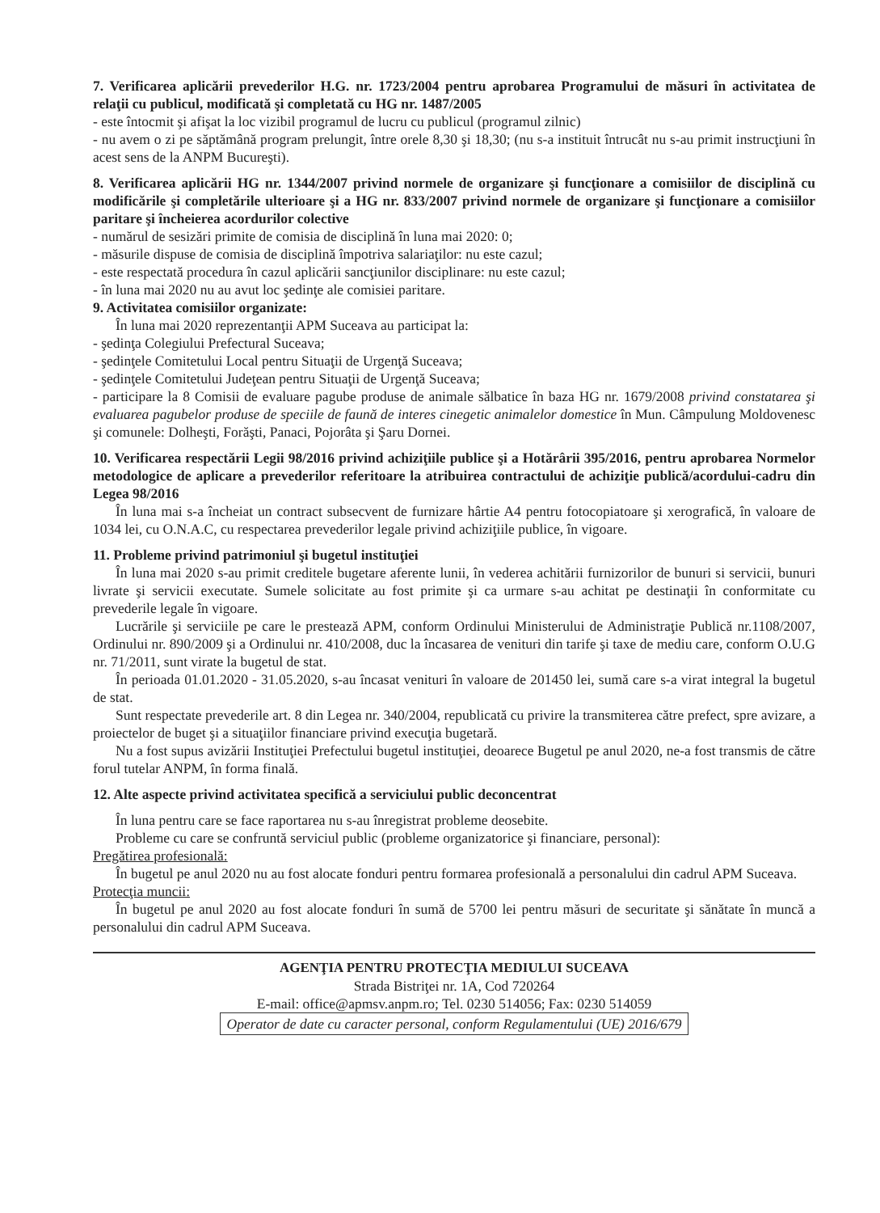7. Verificarea aplicării prevederilor H.G. nr. 1723/2004 pentru aprobarea Programului de măsuri în activitatea de relaţii cu publicul, modificată şi completată cu HG nr. 1487/2005
- este întocmit şi afişat la loc vizibil programul de lucru cu publicul (programul zilnic)
- nu avem o zi pe săptămână program prelungit, între orele 8,30 şi 18,30; (nu s-a instituit întrucât nu s-au primit instrucţiuni în acest sens de la ANPM Bucureşti).
8. Verificarea aplicării HG nr. 1344/2007 privind normele de organizare şi funcţionare a comisiilor de disciplină cu modificările şi completările ulterioare şi a HG nr. 833/2007 privind normele de organizare şi funcţionare a comisiilor paritare şi încheierea acordurilor colective
- numărul de sesizări primite de comisia de disciplină în luna mai 2020: 0;
- măsurile dispuse de comisia de disciplină împotriva salariaţilor: nu este cazul;
- este respectată procedura în cazul aplicării sancţiunilor disciplinare: nu este cazul;
- în luna mai 2020 nu au avut loc şedinţe ale comisiei paritare.
9. Activitatea comisiilor organizate:
În luna mai 2020 reprezentanţii APM Suceava au participat la:
- şedinţa Colegiului Prefectural Suceava;
- şedinţele Comitetului Local pentru Situaţii de Urgenţă Suceava;
- şedinţele Comitetului Judeţean pentru Situaţii de Urgenţă Suceava;
- participare la 8 Comisii de evaluare pagube produse de animale sălbatice în baza HG nr. 1679/2008 privind constatarea şi evaluarea pagubelor produse de speciile de faună de interes cinegetic animalelor domestice în Mun. Câmpulung Moldovenesc şi comunele: Dolheşti, Forăşti, Panaci, Pojorâta şi Şaru Dornei.
10. Verificarea respectării Legii 98/2016 privind achiziţiile publice şi a Hotărârii 395/2016, pentru aprobarea Normelor metodologice de aplicare a prevederilor referitoare la atribuirea contractului de achiziţie publică/acordului-cadru din Legea 98/2016
În luna mai s-a încheiat un contract subsecvent de furnizare hârtie A4 pentru fotocopiatoare şi xerografică, în valoare de 1034 lei, cu O.N.A.C, cu respectarea prevederilor legale privind achiziţiile publice, în vigoare.
11. Probleme privind patrimoniul şi bugetul instituţiei
În luna mai 2020 s-au primit creditele bugetare aferente lunii, în vederea achitării furnizorilor de bunuri si servicii, bunuri livrate şi servicii executate. Sumele solicitate au fost primite şi ca urmare s-au achitat pe destinaţii în conformitate cu prevederile legale în vigoare.
Lucrările şi serviciile pe care le prestează APM, conform Ordinului Ministerului de Administraţie Publică nr.1108/2007, Ordinului nr. 890/2009 şi a Ordinului nr. 410/2008, duc la încasarea de venituri din tarife şi taxe de mediu care, conform O.U.G nr. 71/2011, sunt virate la bugetul de stat.
În perioada 01.01.2020 - 31.05.2020, s-au încasat venituri în valoare de 201450 lei, sumă care s-a virat integral la bugetul de stat.
Sunt respectate prevederile art. 8 din Legea nr. 340/2004, republicată cu privire la transmiterea către prefect, spre avizare, a proiectelor de buget şi a situaţiilor financiare privind execuţia bugetară.
Nu a fost supus avizării Instituţiei Prefectului bugetul instituţiei, deoarece Bugetul pe anul 2020, ne-a fost transmis de către forul tutelar ANPM, în forma finală.
12. Alte aspecte privind activitatea specifică a serviciului public deconcentrat
În luna pentru care se face raportarea nu s-au înregistrat probleme deosebite.
Probleme cu care se confruntă serviciul public (probleme organizatorice şi financiare, personal):
Pregătirea profesională:
În bugetul pe anul 2020 nu au fost alocate fonduri pentru formarea profesională a personalului din cadrul APM Suceava.
Protecţia muncii:
În bugetul pe anul 2020 au fost alocate fonduri în sumă de 5700 lei pentru măsuri de securitate şi sănătate în muncă a personalului din cadrul APM Suceava.
AGENŢIA PENTRU PROTECŢIA MEDIULUI SUCEAVA
Strada Bistriţei nr. 1A, Cod 720264
E-mail: office@apmsv.anpm.ro; Tel. 0230 514056; Fax: 0230 514059
Operator de date cu caracter personal, conform Regulamentului (UE) 2016/679